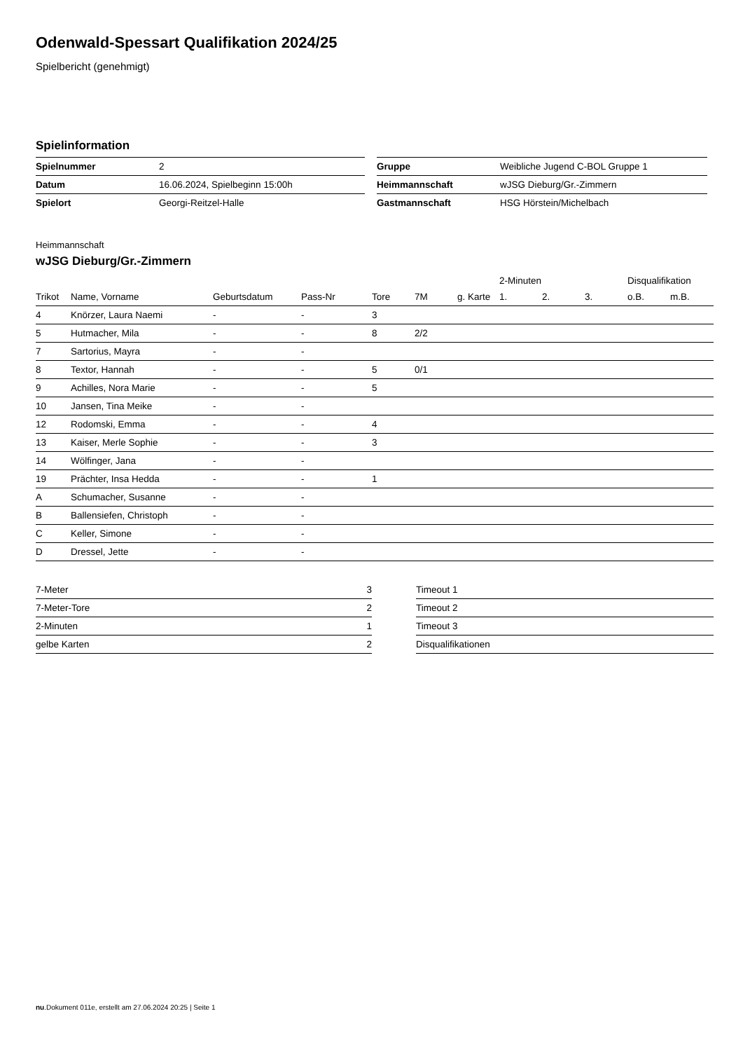Odenwald-Spessart Qualifikation 2024/25
Spielbericht (genehmigt)
Spielinformation
| Spielnummer | 2 |
| Datum | 16.06.2024, Spielbeginn 15:00h |
| Spielort | Georgi-Reitzel-Halle |
| Gruppe | Weibliche Jugend C-BOL Gruppe 1 |
| Heimmannschaft | wJSG Dieburg/Gr.-Zimmern |
| Gastmannschaft | HSG Hörstein/Michelbach |
Heimmannschaft
wJSG Dieburg/Gr.-Zimmern
| | | | | | | | 2-Minuten | | | Disqualifikation | |
| --- | --- | --- | --- | --- | --- | --- | --- | --- | --- | --- | --- |
| Trikot | Name, Vorname | Geburtsdatum | Pass-Nr | Tore | 7M | g. Karte | 1. | 2. | 3. | o.B. | m.B. |
| 4 | Knörzer, Laura Naemi | - | - | 3 | | | | | | | |
| 5 | Hutmacher, Mila | - | - | 8 | 2/2 | | | | | | |
| 7 | Sartorius, Mayra | - | - | | | | | | | | |
| 8 | Textor, Hannah | - | - | 5 | 0/1 | | | | | | |
| 9 | Achilles, Nora Marie | - | - | 5 | | | | | | | |
| 10 | Jansen, Tina Meike | - | - | | | | | | | | |
| 12 | Rodomski, Emma | - | - | 4 | | | | | | | |
| 13 | Kaiser, Merle Sophie | - | - | 3 | | | | | | | |
| 14 | Wölfinger, Jana | - | - | | | | | | | | |
| 19 | Prächter, Insa Hedda | - | - | 1 | | | | | | | |
| A | Schumacher, Susanne | - | - | | | | | | | | |
| B | Ballensiefen, Christoph | - | - | | | | | | | | |
| C | Keller, Simone | - | - | | | | | | | | |
| D | Dressel, Jette | - | - | | | | | | | | |
| 7-Meter | 3 |
| 7-Meter-Tore | 2 |
| 2-Minuten | 1 |
| gelbe Karten | 2 |
| Timeout 1 |
| Timeout 2 |
| Timeout 3 |
| Disqualifikationen |
nu.Dokument 011e, erstellt am 27.06.2024 20:25 | Seite 1